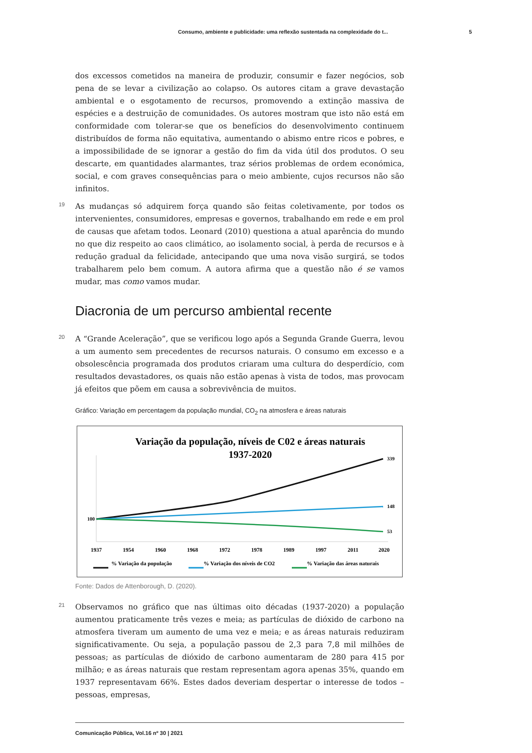Consumo, ambiente e publicidade: uma reflexão sustentada na complexidade do t... 5
dos excessos cometidos na maneira de produzir, consumir e fazer negócios, sob pena de se levar a civilização ao colapso. Os autores citam a grave devastação ambiental e o esgotamento de recursos, promovendo a extinção massiva de espécies e a destruição de comunidades. Os autores mostram que isto não está em conformidade com tolerar-se que os benefícios do desenvolvimento continuem distribuídos de forma não equitativa, aumentando o abismo entre ricos e pobres, e a impossibilidade de se ignorar a gestão do fim da vida útil dos produtos. O seu descarte, em quantidades alarmantes, traz sérios problemas de ordem económica, social, e com graves consequências para o meio ambiente, cujos recursos não são infinitos.
19 As mudanças só adquirem força quando são feitas coletivamente, por todos os intervenientes, consumidores, empresas e governos, trabalhando em rede e em prol de causas que afetam todos. Leonard (2010) questiona a atual aparência do mundo no que diz respeito ao caos climático, ao isolamento social, à perda de recursos e à redução gradual da felicidade, antecipando que uma nova visão surgirá, se todos trabalharem pelo bem comum. A autora afirma que a questão não é se vamos mudar, mas como vamos mudar.
Diacronia de um percurso ambiental recente
20 A “Grande Aceleração”, que se verificou logo após a Segunda Grande Guerra, levou a um aumento sem precedentes de recursos naturais. O consumo em excesso e a obsolescência programada dos produtos criaram uma cultura do desperdício, com resultados devastadores, os quais não estão apenas à vista de todos, mas provocam já efeitos que põem em causa a sobrevivência de muitos.
Gráfico: Variação em percentagem da população mundial, CO<sub>2</sub> na atmosfera e áreas naturais
Variação da população, níveis de C02 e áreas naturais
1937-2020
100
339
148
53
1937
1954
1960
1968
1972
1978
1989
1997
2011
2020
% Variação da população
% Variação dos níveis de CO2
% Variação das áreas naturais
Fonte: Dados de Attenborough, D. (2020).
21 Observamos no gráfico que nas últimas oito décadas (1937-2020) a população aumentou praticamente três vezes e meia; as partículas de dióxido de carbono na atmosfera tiveram um aumento de uma vez e meia; e as áreas naturais reduziram significativamente. Ou seja, a população passou de 2,3 para 7,8 mil milhões de pessoas; as partículas de dióxido de carbono aumentaram de 280 para 415 por milhão; e as áreas naturais que restam representam agora apenas 35%, quando em 1937 representavam 66%. Estes dados deveriam despertar o interesse de todos – pessoas, empresas,
Comunicação Pública, Vol.16 nº 30 | 2021